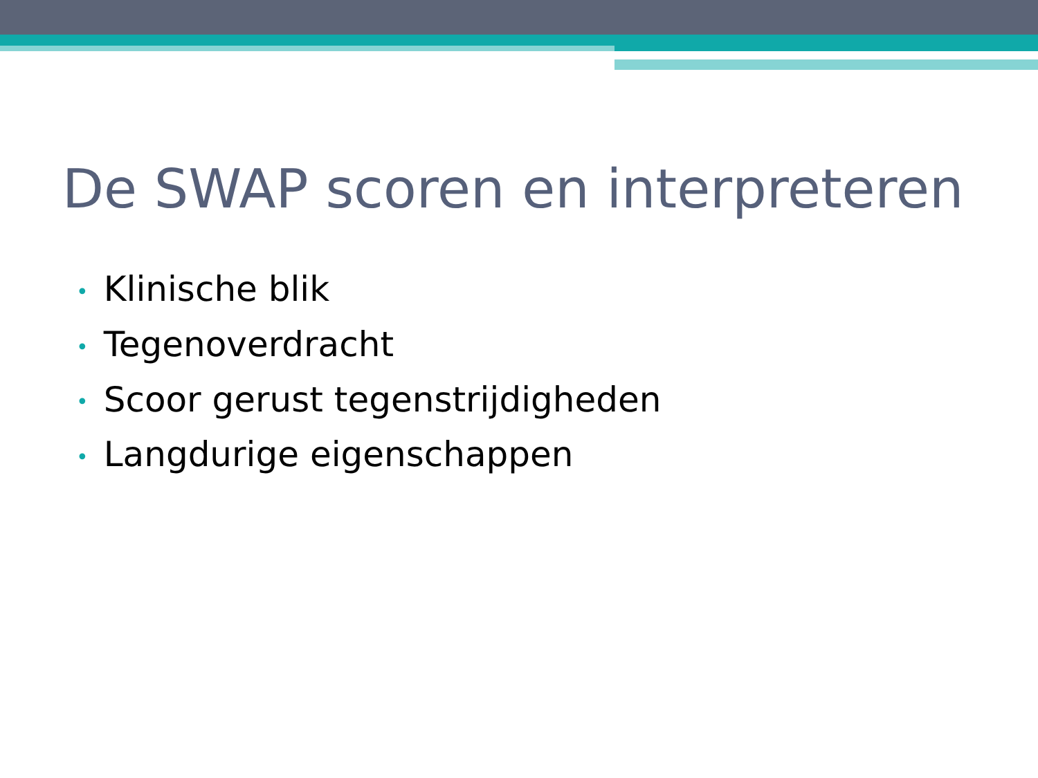De SWAP scoren en interpreteren
• Klinische blik
• Tegenoverdracht
• Scoor gerust tegenstrijdigheden
• Langdurige eigenschappen